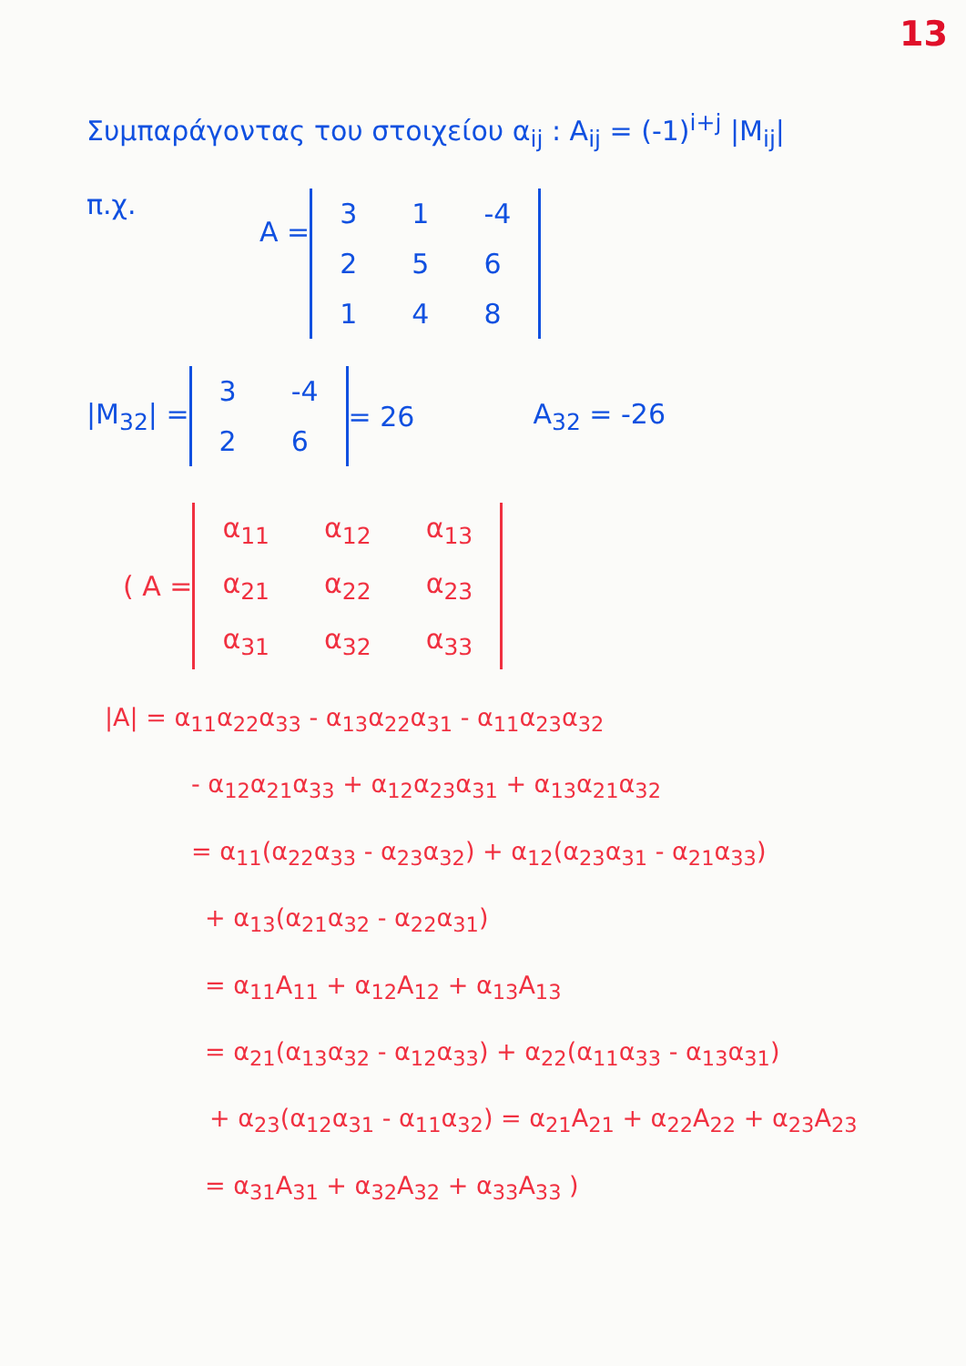13
Συμπαράγοντας του στοιχείου α<sub>ij</sub> : A<sub>ij</sub> = (-1)<sup>i+j</sup> |M<sub>ij</sub>|
π.χ.
A =
| 3 | 1 | -4 |
| 2 | 5 | 6 |
| 1 | 4 | 8 |
|M<sub>32</sub>| =
| 3 | -4 |
| 2 | 6 |
= 26 A<sub>32</sub> = -26
( A =
| α<sub>11</sub> | α<sub>12</sub> | α<sub>13</sub> |
| α<sub>21</sub> | α<sub>22</sub> | α<sub>23</sub> |
| α<sub>31</sub> | α<sub>32</sub> | α<sub>33</sub> |
|A| = α<sub>11</sub>α<sub>22</sub>α<sub>33</sub> - α<sub>13</sub>α<sub>22</sub>α<sub>31</sub> - α<sub>11</sub>α<sub>23</sub>α<sub>32</sub>
- α<sub>12</sub>α<sub>21</sub>α<sub>33</sub> + α<sub>12</sub>α<sub>23</sub>α<sub>31</sub> + α<sub>13</sub>α<sub>21</sub>α<sub>32</sub>
= α<sub>11</sub>(α<sub>22</sub>α<sub>33</sub> - α<sub>23</sub>α<sub>32</sub>) + α<sub>12</sub>(α<sub>23</sub>α<sub>31</sub> - α<sub>21</sub>α<sub>33</sub>)
+ α<sub>13</sub>(α<sub>21</sub>α<sub>32</sub> - α<sub>22</sub>α<sub>31</sub>)
= α<sub>11</sub>A<sub>11</sub> + α<sub>12</sub>A<sub>12</sub> + α<sub>13</sub>A<sub>13</sub>
= α<sub>21</sub>(α<sub>13</sub>α<sub>32</sub> - α<sub>12</sub>α<sub>33</sub>) + α<sub>22</sub>(α<sub>11</sub>α<sub>33</sub> - α<sub>13</sub>α<sub>31</sub>)
+ α<sub>23</sub>(α<sub>12</sub>α<sub>31</sub> - α<sub>11</sub>α<sub>32</sub>) = α<sub>21</sub>A<sub>21</sub> + α<sub>22</sub>A<sub>22</sub> + α<sub>23</sub>A<sub>23</sub>
= α<sub>31</sub>A<sub>31</sub> + α<sub>32</sub>A<sub>32</sub> + α<sub>33</sub>A<sub>33</sub> )